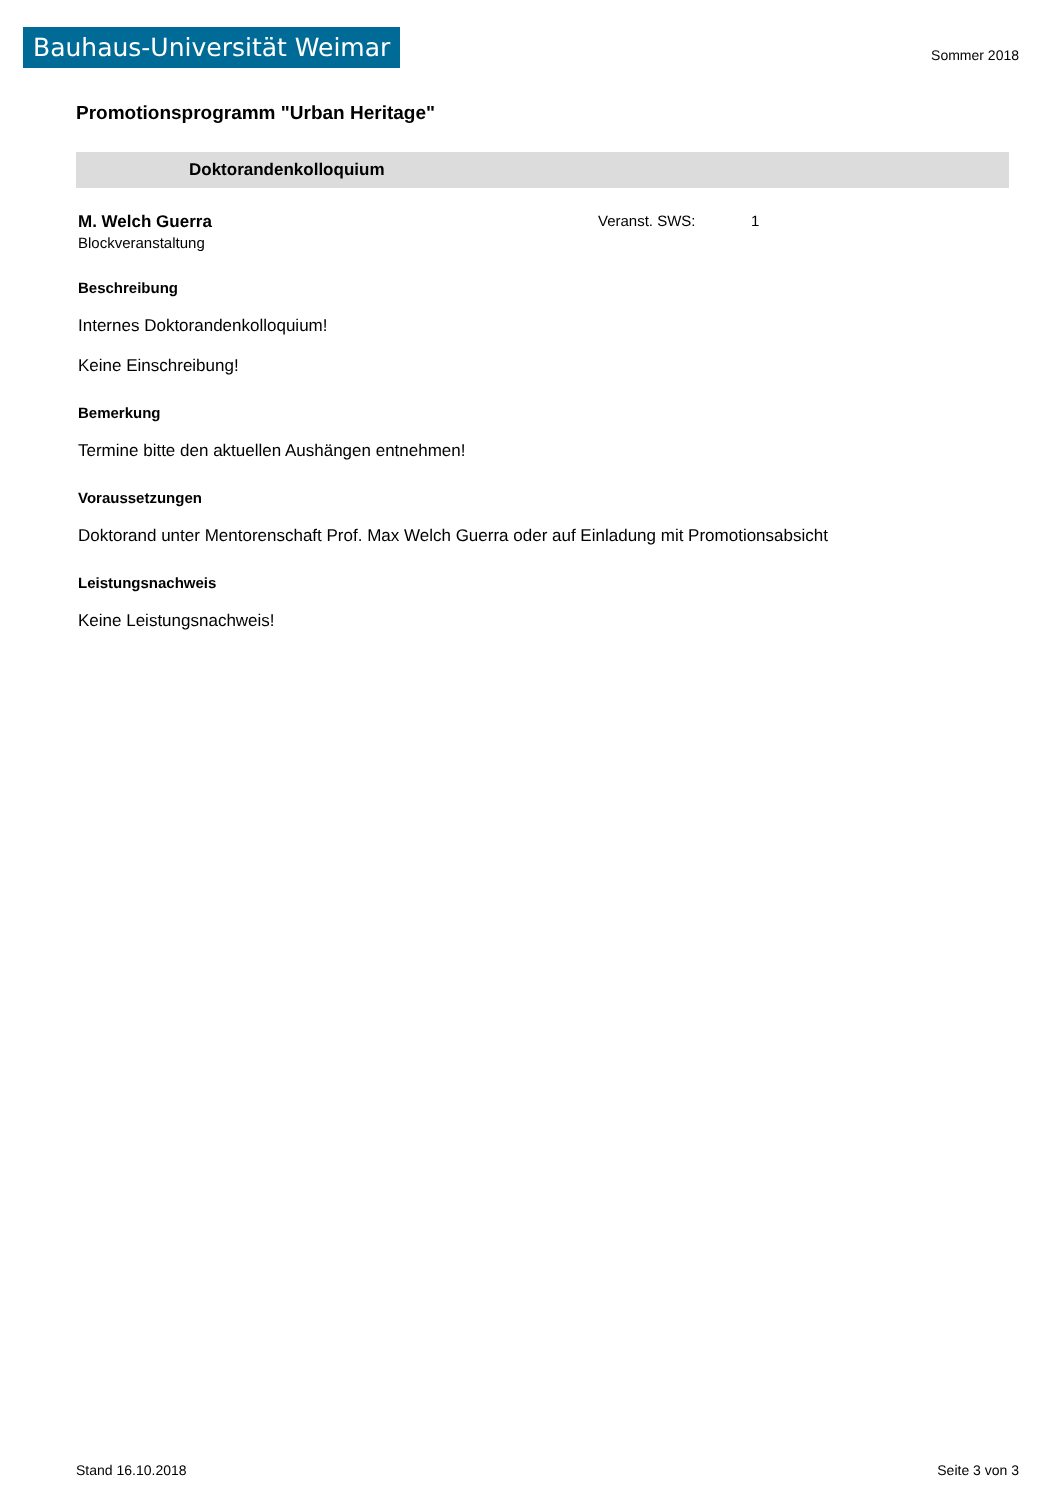Bauhaus-Universität Weimar
Sommer 2018
Promotionsprogramm "Urban Heritage"
Doktorandenkolloquium
M. Welch Guerra Veranst. SWS: 1
Blockveranstaltung
Beschreibung
Internes Doktorandenkolloquium!
Keine Einschreibung!
Bemerkung
Termine bitte den aktuellen Aushängen entnehmen!
Voraussetzungen
Doktorand unter Mentorenschaft Prof. Max Welch Guerra oder auf Einladung mit Promotionsabsicht
Leistungsnachweis
Keine Leistungsnachweis!
Stand 16.10.2018 Seite 3 von 3